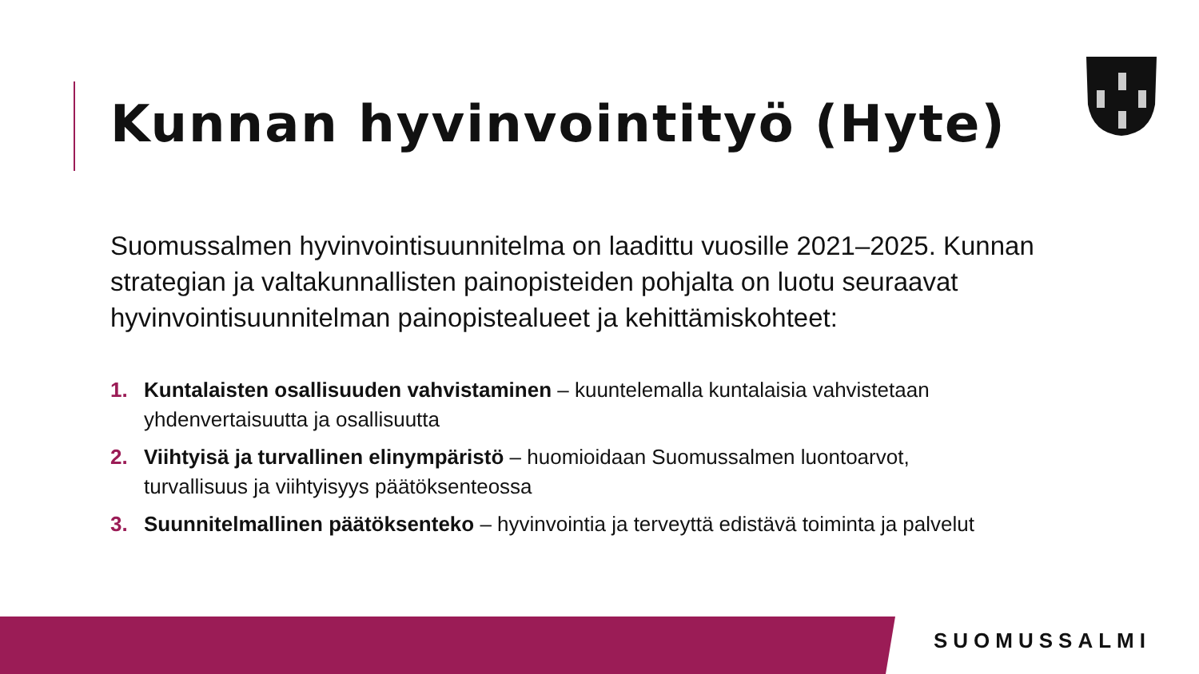Kunnan hyvinvointityö (Hyte)
Suomussalmen hyvinvointisuunnitelma on laadittu vuosille 2021–2025. Kunnan strategian ja valtakunnallisten painopisteiden pohjalta on luotu seuraavat hyvinvointisuunnitelman painopistealueet ja kehittämiskohteet:
1. Kuntalaisten osallisuuden vahvistaminen – kuuntelemalla kuntalaisia vahvistetaan yhdenvertaisuutta ja osallisuutta
2. Viihtyisä ja turvallinen elinympäristö – huomioidaan Suomussalmen luontoarvot, turvallisuus ja viihtyisyys päätöksenteossa
3. Suunnitelmallinen päätöksenteko – hyvinvointia ja terveyttä edistävä toiminta ja palvelut
SUOMUSSALMI